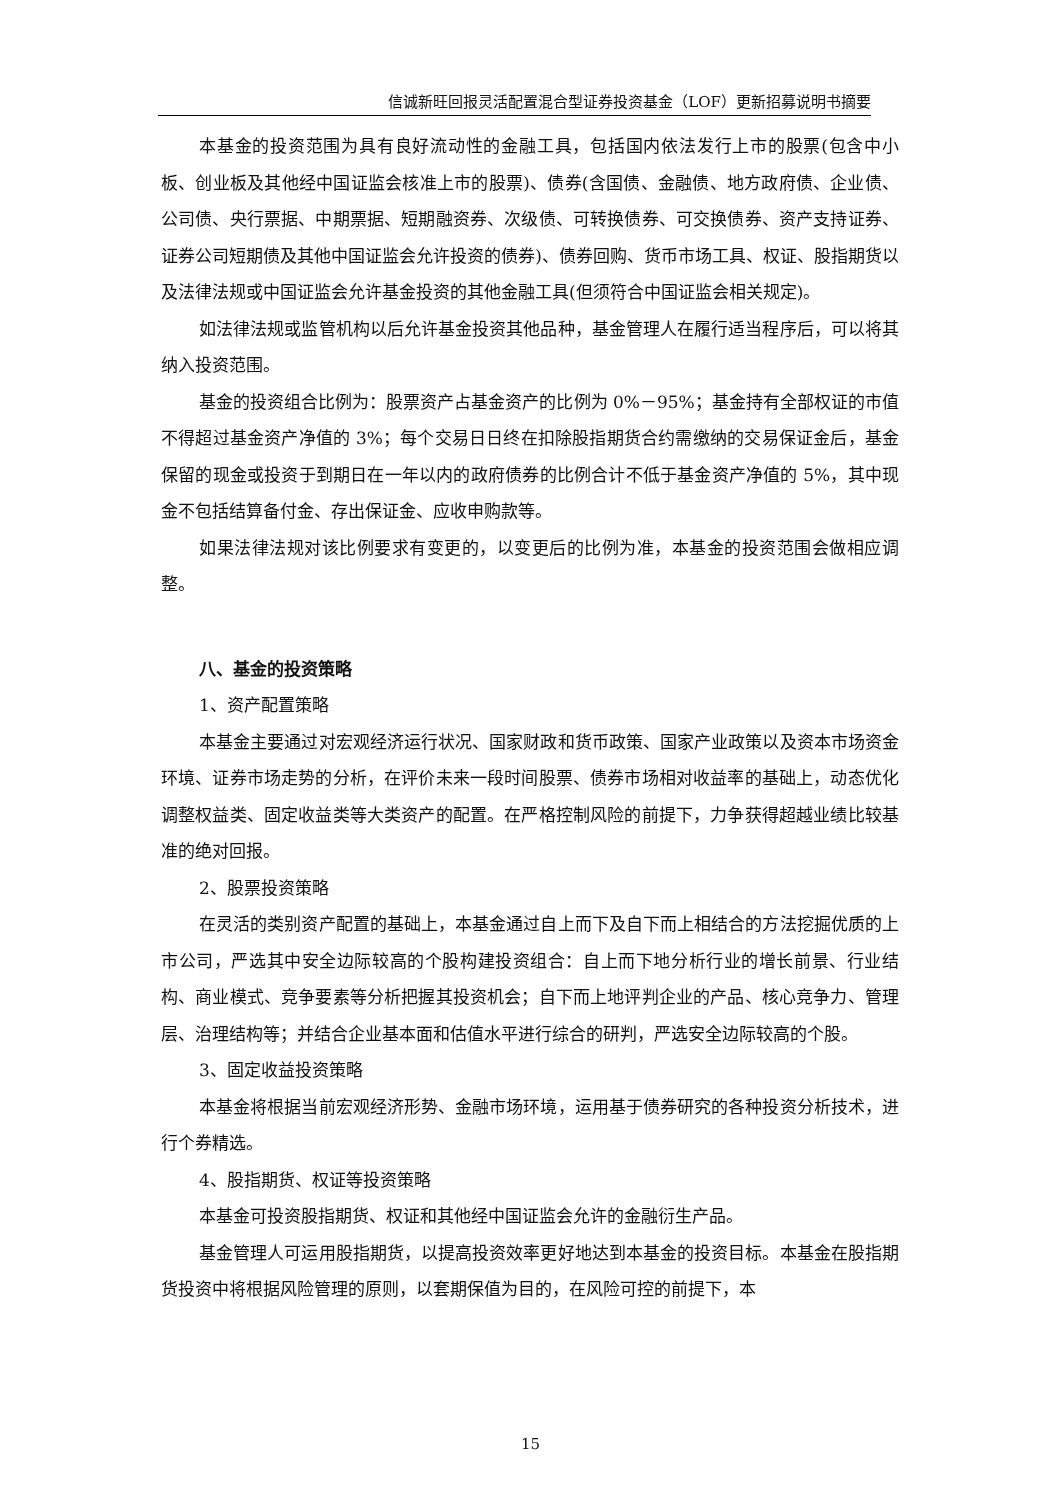信诚新旺回报灵活配置混合型证券投资基金（LOF）更新招募说明书摘要
本基金的投资范围为具有良好流动性的金融工具，包括国内依法发行上市的股票(包含中小板、创业板及其他经中国证监会核准上市的股票)、债券(含国债、金融债、地方政府债、企业债、公司债、央行票据、中期票据、短期融资券、次级债、可转换债券、可交换债券、资产支持证券、证券公司短期债及其他中国证监会允许投资的债券)、债券回购、货币市场工具、权证、股指期货以及法律法规或中国证监会允许基金投资的其他金融工具(但须符合中国证监会相关规定)。
如法律法规或监管机构以后允许基金投资其他品种，基金管理人在履行适当程序后，可以将其纳入投资范围。
基金的投资组合比例为：股票资产占基金资产的比例为 0%－95%；基金持有全部权证的市值不得超过基金资产净值的 3%；每个交易日日终在扣除股指期货合约需缴纳的交易保证金后，基金保留的现金或投资于到期日在一年以内的政府债券的比例合计不低于基金资产净值的 5%，其中现金不包括结算备付金、存出保证金、应收申购款等。
如果法律法规对该比例要求有变更的，以变更后的比例为准，本基金的投资范围会做相应调整。
八、基金的投资策略
1、资产配置策略
本基金主要通过对宏观经济运行状况、国家财政和货币政策、国家产业政策以及资本市场资金环境、证券市场走势的分析，在评价未来一段时间股票、债券市场相对收益率的基础上，动态优化调整权益类、固定收益类等大类资产的配置。在严格控制风险的前提下，力争获得超越业绩比较基准的绝对回报。
2、股票投资策略
在灵活的类别资产配置的基础上，本基金通过自上而下及自下而上相结合的方法挖掘优质的上市公司，严选其中安全边际较高的个股构建投资组合：自上而下地分析行业的增长前景、行业结构、商业模式、竞争要素等分析把握其投资机会；自下而上地评判企业的产品、核心竞争力、管理层、治理结构等；并结合企业基本面和估值水平进行综合的研判，严选安全边际较高的个股。
3、固定收益投资策略
本基金将根据当前宏观经济形势、金融市场环境，运用基于债券研究的各种投资分析技术，进行个券精选。
4、股指期货、权证等投资策略
本基金可投资股指期货、权证和其他经中国证监会允许的金融衍生产品。
基金管理人可运用股指期货，以提高投资效率更好地达到本基金的投资目标。本基金在股指期货投资中将根据风险管理的原则，以套期保值为目的，在风险可控的前提下，本
15